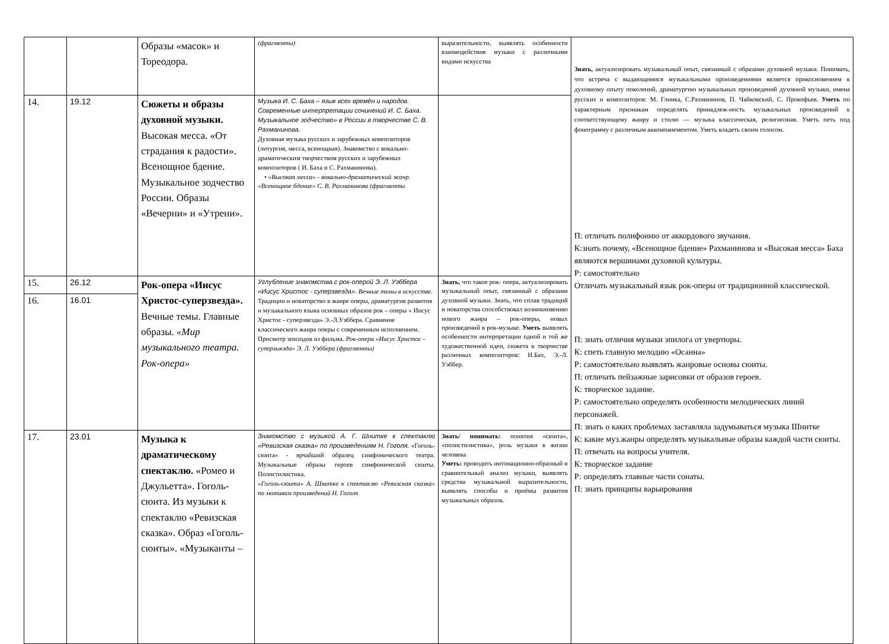| | | Образы «масок» и Тореодора. | (фрагменты) | выразительности, выявлять особенности взаимодействия музыки с различными видами искусства | Знать, актуализировать музыкальный опыт, связанный с образами духовной музыки. Понимать, что встреча с выдающимися музыкальными произведениями является прикосновением к духовному опыту поколений, драматургию музыкальных произведений духовной музыки, имена русских и композиторов: М. Глинка, С.Рахманинов, П. Чайковский, С. Прокофьев. Уметь по характерным признакам определять принадлеж-ность музыкальных произведений к соответствующему жанру и стилю — музыка классическая, религиозная. Уметь петь под фонограмму с различным аккомпанементом. Уметь владеть своим голосом. П: отличать полифонию от аккордового звучания. К:знать почему, «Всенощное бдение» Рахманинова и «Высокая месса» Баха являются вершинами духовной культуры. Р: самостоятельно Отличать музыкальный язык рок-оперы от традиционной классической. П: знать отличия музыки эпилога от увертюры. К: спеть главную мелодию «Осанна» Р: самостоятельно выявлять жанровые основы сюиты. П: отличать пейзажные зарисовки от образов героев. К: творческое задание. Р: самостоятельно определять особенности мелодических линий персонажей. П: знать о каких проблемах заставляла задумываться музыка Шнитке К: какие муз.жанры определять музыкальные образы каждой части сюиты. П: отвечать на вопросы учителя. К: творческое задание Р: определять главные части сонаты. П: знать принципы варьирования |
| 14. | 19.12 | Сюжеты и образы духовной музыки. Высокая месса. «От страдания к радости». Всенощное бдение. Музыкальное зодчество России. Образы «Вечерни» и «Утрени». | Музыка И. С. Баха – язык всех времён и народов. Современные интерпретации сочинений И. С. Баха. Музыкальное зодчество» в России в творчестве С. В. Рахманинова. Духовная музыка русских и зарубежных композиторов (литургия, месса, всенощная). Знакомство с вокально- драматическим творчеством русских и зарубежных композиторов ( И. Баха и С. Рахманинова). • «Высокая месса» - вокально-драматический жанр. «Всенощное бдение» С. В. Рахманинова (фрагменты | | |
| 15. | 26.12 | Рок-опера «Иисус Христос-суперзвезда». Вечные темы. Главные образы. «Мир музыкального театра. Рок-опера» | Углубление знакомства с рок-оперой Э. Л. Уэббера «Иисус Христос - суперзвезда». Вечные темы в искусстве. Традиции и новаторство в жанре оперы, драматургия развития и музыкального языка основных образов рок – оперы « Иисус Христос - суперзвезда» Э.-Л.Уэббера. Сравнение классического жанра оперы с современным исполнением. Просмотр эпизодов из фильма. Рок-опера «Иисус Христос - суперзыкзда» Э. Л. Уэббера (фрагменты) | Знать, что такое рок- опера, актуализировать музыкальный опыт, связанный с образами духовной музыки. Знать, что сплав традиций и новаторства способствовал возникновению нового жанра – рок-оперы, новых произведений в рок-музыке. Уметь выявлять особенности интерпретации одной и той же художественной идеи, сюжета в творчестве различных композиторов: И.Бах, Э.-Л. Уэббер. | |
| 16. | 16.01 | | | | |
| 17. | 23.01 | Музыка к драматическому спектаклю. «Ромео и Джульетта». Гоголь-сюита. Из музыки к спектаклю «Ревизская сказка». Образ «Гоголь-сюиты». «Музыканты – | Знакомство с музыкой А. Г. Шнитке к спектаклю «Ревизская сказка» по произведениям Н. Гоголя. «Гоголь-сюита» - ярчайший образец симфонического театра. Музыкальные образы героев симфонической сюиты. Полистилистика. «Гоголь-сюита» А. Шнитке к спектаклю «Ревизская сказка» по мотивам произведений Н. Гоголя | Знать/ понимать: понятия «сюита», «полистилистика», роль музыки в жизни человека Уметь: проводить интонационно-образный и сравнительный анализ музыки, выявлять средства музыкальной выразительности, выявлять способы и приёмы развития музыкальных образов. | |